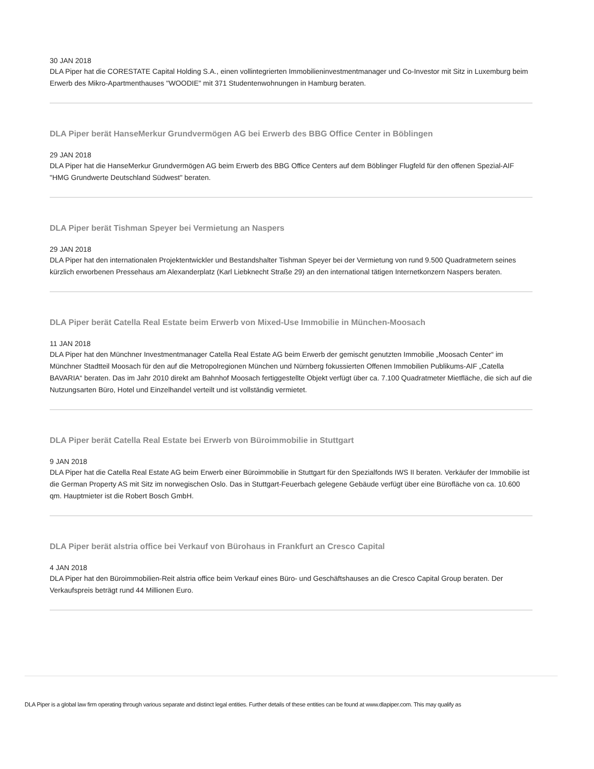30 JAN 2018
DLA Piper hat die CORESTATE Capital Holding S.A., einen vollintegrierten Immobilieninvestmentmanager und Co-Investor mit Sitz in Luxemburg beim Erwerb des Mikro-Apartmenthauses "WOODIE" mit 371 Studentenwohnungen in Hamburg beraten.
DLA Piper berät HanseMerkur Grundvermögen AG bei Erwerb des BBG Office Center in Böblingen
29 JAN 2018
DLA Piper hat die HanseMerkur Grundvermögen AG beim Erwerb des BBG Office Centers auf dem Böblinger Flugfeld für den offenen Spezial-AIF "HMG Grundwerte Deutschland Südwest" beraten.
DLA Piper berät Tishman Speyer bei Vermietung an Naspers
29 JAN 2018
DLA Piper hat den internationalen Projektentwickler und Bestandshalter Tishman Speyer bei der Vermietung von rund 9.500 Quadratmetern seines kürzlich erworbenen Pressehaus am Alexanderplatz (Karl Liebknecht Straße 29) an den international tätigen Internetkonzern Naspers beraten.
DLA Piper berät Catella Real Estate beim Erwerb von Mixed-Use Immobilie in München-Moosach
11 JAN 2018
DLA Piper hat den Münchner Investmentmanager Catella Real Estate AG beim Erwerb der gemischt genutzten Immobilie „Moosach Center“ im Münchner Stadtteil Moosach für den auf die Metropolregionen München und Nürnberg fokussierten Offenen Immobilien Publikums-AIF „Catella BAVARIA“ beraten. Das im Jahr 2010 direkt am Bahnhof Moosach fertiggestellte Objekt verfügt über ca. 7.100 Quadratmeter Mietfläche, die sich auf die Nutzungsarten Büro, Hotel und Einzelhandel verteilt und ist vollständig vermietet.
DLA Piper berät Catella Real Estate bei Erwerb von Büroimmobilie in Stuttgart
9 JAN 2018
DLA Piper hat die Catella Real Estate AG beim Erwerb einer Büroimmobilie in Stuttgart für den Spezialfonds IWS II beraten. Verkäufer der Immobilie ist die German Property AS mit Sitz im norwegischen Oslo. Das in Stuttgart-Feuerbach gelegene Gebäude verfügt über eine Bürofläche von ca. 10.600 qm. Hauptmieter ist die Robert Bosch GmbH.
DLA Piper berät alstria office bei Verkauf von Bürohaus in Frankfurt an Cresco Capital
4 JAN 2018
DLA Piper hat den Büroimmobilien-Reit alstria office beim Verkauf eines Büro- und Geschäftshauses an die Cresco Capital Group beraten. Der Verkaufspreis beträgt rund 44 Millionen Euro.
DLA Piper is a global law firm operating through various separate and distinct legal entities. Further details of these entities can be found at www.dlapiper.com. This may qualify as